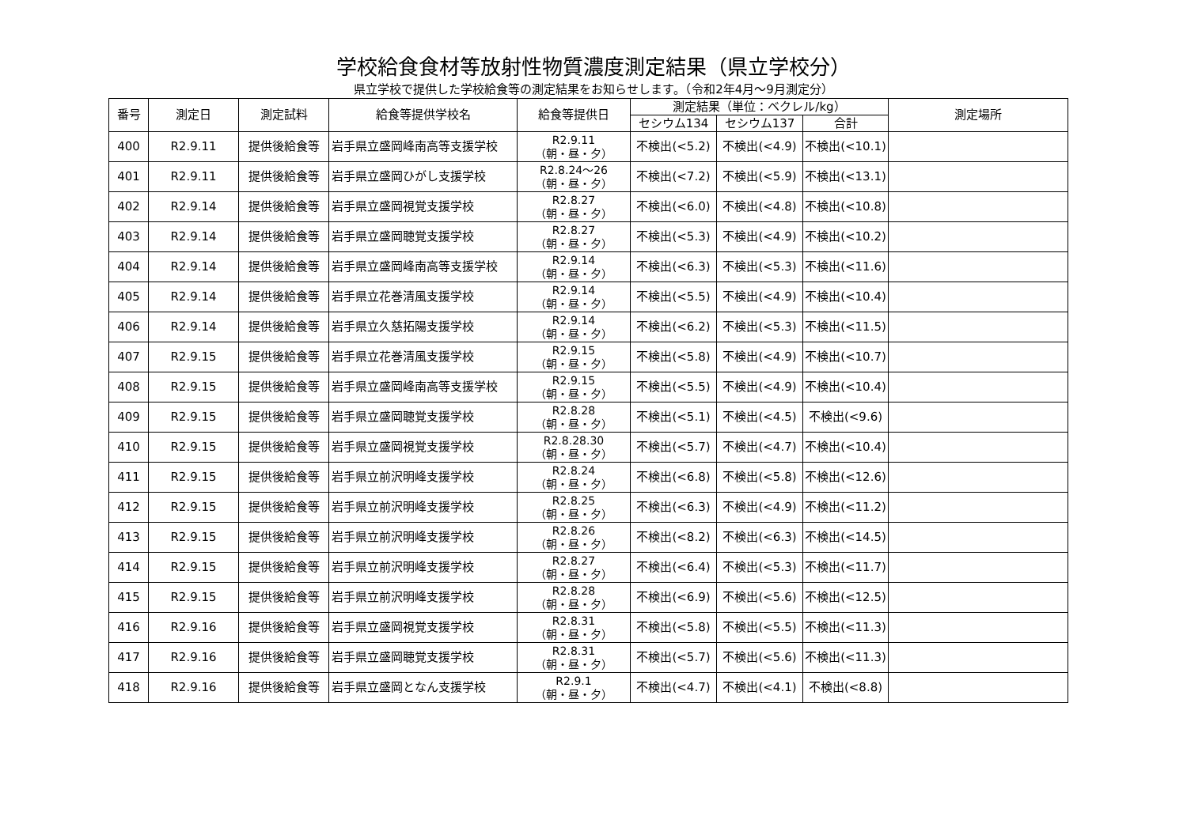学校給食食材等放射性物質濃度測定結果（県立学校分）
県立学校で提供した学校給食等の測定結果をお知らせします。（令和2年4月～9月測定分）
| 番号 | 測定日 | 測定試料 | 給食等提供学校名 | 給食等提供日 | 測定結果（単位：ベクレル/kg） | | | 測定場所 |
| --- | --- | --- | --- | --- | --- | --- | --- | --- |
| | | | | | セシウム134 | セシウム137 | 合計 | |
| 400 | R2.9.11 | 提供後給食等 | 岩手県立盛岡峰南高等支援学校 | R2.9.11 （朝・昼・夕） | 不検出(<5.2) | 不検出(<4.9) | 不検出(<10.1) | |
| 401 | R2.9.11 | 提供後給食等 | 岩手県立盛岡ひがし支援学校 | R2.8.24～26 （朝・昼・夕） | 不検出(<7.2) | 不検出(<5.9) | 不検出(<13.1) | |
| 402 | R2.9.14 | 提供後給食等 | 岩手県立盛岡視覚支援学校 | R2.8.27 （朝・昼・夕） | 不検出(<6.0) | 不検出(<4.8) | 不検出(<10.8) | |
| 403 | R2.9.14 | 提供後給食等 | 岩手県立盛岡聴覚支援学校 | R2.8.27 （朝・昼・夕） | 不検出(<5.3) | 不検出(<4.9) | 不検出(<10.2) | |
| 404 | R2.9.14 | 提供後給食等 | 岩手県立盛岡峰南高等支援学校 | R2.9.14 （朝・昼・夕） | 不検出(<6.3) | 不検出(<5.3) | 不検出(<11.6) | |
| 405 | R2.9.14 | 提供後給食等 | 岩手県立花巻清風支援学校 | R2.9.14 （朝・昼・夕） | 不検出(<5.5) | 不検出(<4.9) | 不検出(<10.4) | |
| 406 | R2.9.14 | 提供後給食等 | 岩手県立久慈拓陽支援学校 | R2.9.14 （朝・昼・夕） | 不検出(<6.2) | 不検出(<5.3) | 不検出(<11.5) | |
| 407 | R2.9.15 | 提供後給食等 | 岩手県立花巻清風支援学校 | R2.9.15 （朝・昼・夕） | 不検出(<5.8) | 不検出(<4.9) | 不検出(<10.7) | |
| 408 | R2.9.15 | 提供後給食等 | 岩手県立盛岡峰南高等支援学校 | R2.9.15 （朝・昼・夕） | 不検出(<5.5) | 不検出(<4.9) | 不検出(<10.4) | |
| 409 | R2.9.15 | 提供後給食等 | 岩手県立盛岡聴覚支援学校 | R2.8.28 （朝・昼・夕） | 不検出(<5.1) | 不検出(<4.5) | 不検出(<9.6) | |
| 410 | R2.9.15 | 提供後給食等 | 岩手県立盛岡視覚支援学校 | R2.8.28.30 （朝・昼・夕） | 不検出(<5.7) | 不検出(<4.7) | 不検出(<10.4) | |
| 411 | R2.9.15 | 提供後給食等 | 岩手県立前沢明峰支援学校 | R2.8.24 （朝・昼・夕） | 不検出(<6.8) | 不検出(<5.8) | 不検出(<12.6) | |
| 412 | R2.9.15 | 提供後給食等 | 岩手県立前沢明峰支援学校 | R2.8.25 （朝・昼・夕） | 不検出(<6.3) | 不検出(<4.9) | 不検出(<11.2) | |
| 413 | R2.9.15 | 提供後給食等 | 岩手県立前沢明峰支援学校 | R2.8.26 （朝・昼・夕） | 不検出(<8.2) | 不検出(<6.3) | 不検出(<14.5) | |
| 414 | R2.9.15 | 提供後給食等 | 岩手県立前沢明峰支援学校 | R2.8.27 （朝・昼・夕） | 不検出(<6.4) | 不検出(<5.3) | 不検出(<11.7) | |
| 415 | R2.9.15 | 提供後給食等 | 岩手県立前沢明峰支援学校 | R2.8.28 （朝・昼・夕） | 不検出(<6.9) | 不検出(<5.6) | 不検出(<12.5) | |
| 416 | R2.9.16 | 提供後給食等 | 岩手県立盛岡視覚支援学校 | R2.8.31 （朝・昼・夕） | 不検出(<5.8) | 不検出(<5.5) | 不検出(<11.3) | |
| 417 | R2.9.16 | 提供後給食等 | 岩手県立盛岡聴覚支援学校 | R2.8.31 （朝・昼・夕） | 不検出(<5.7) | 不検出(<5.6) | 不検出(<11.3) | |
| 418 | R2.9.16 | 提供後給食等 | 岩手県立盛岡となん支援学校 | R2.9.1 （朝・昼・夕） | 不検出(<4.7) | 不検出(<4.1) | 不検出(<8.8) | |